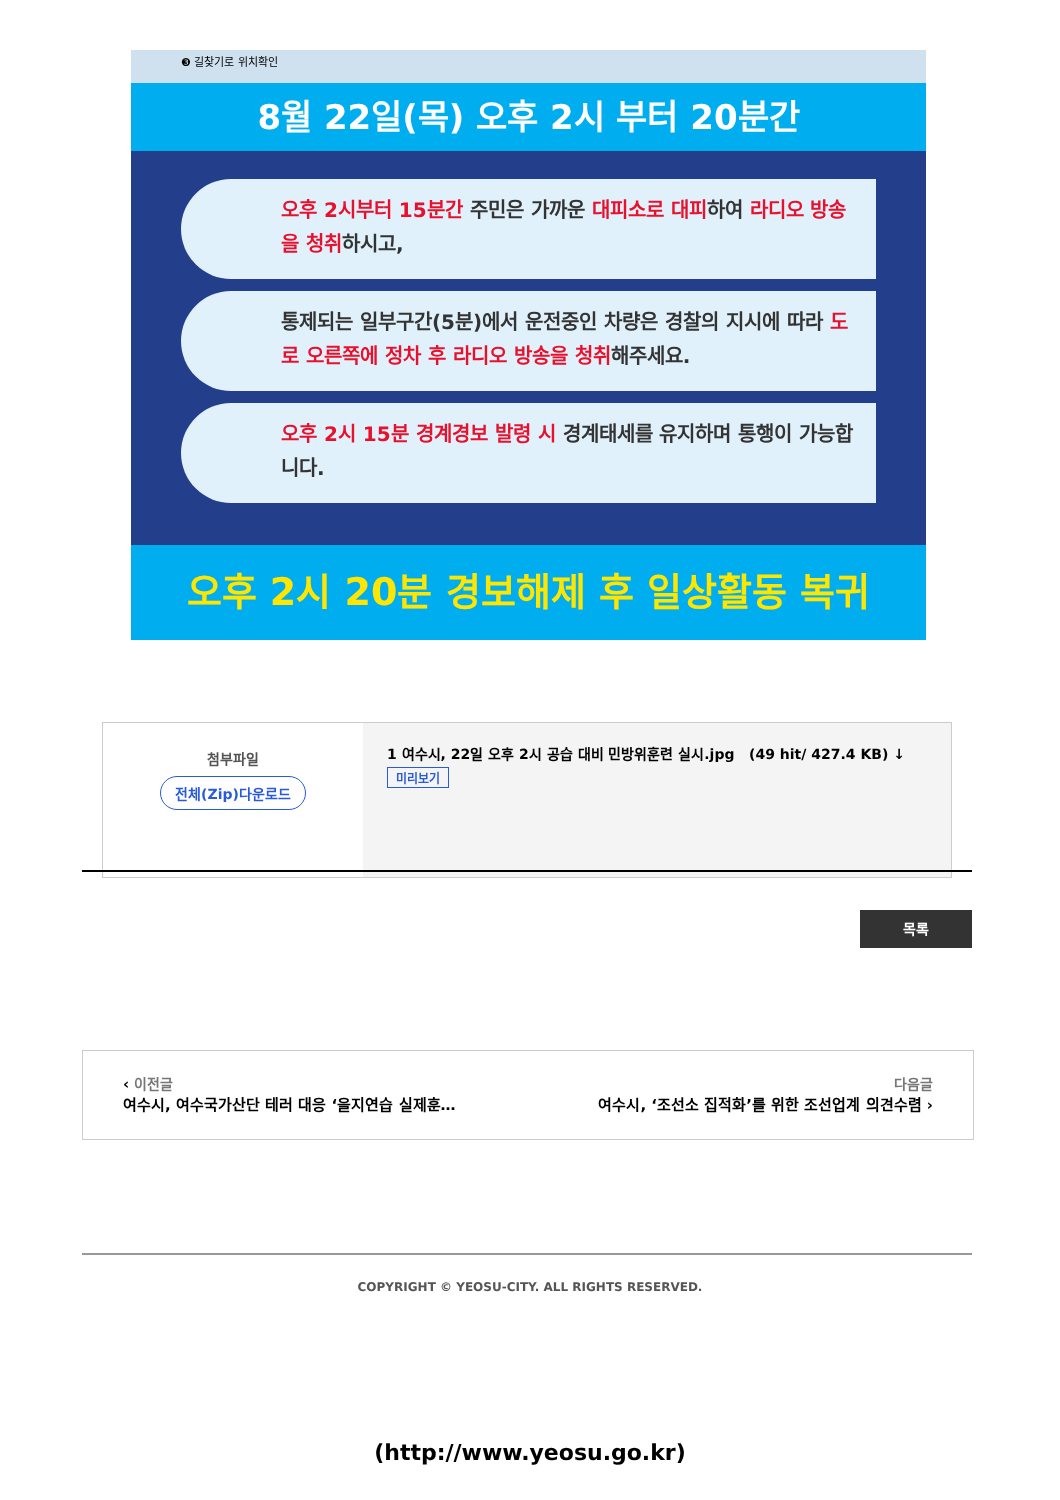❸ 길찾기로 위치확인
8월 22일(목) 오후 2시 부터 20분간
오후 2시부터 15분간 주민은 가까운 대피소로 대피하여 라디오 방송을 청취하시고,
통제되는 일부구간(5분)에서 운전중인 차량은 경찰의 지시에 따라 도로 오른쪽에 정차 후 라디오 방송을 청취해주세요.
오후 2시 15분 경계경보 발령 시 경계태세를 유지하며 통행이 가능합니다.
오후 2시 20분 경보해제 후 일상활동 복귀
| 첨부파일 전체(Zip)다운로드 | 1 여수시, 22일 오후 2시 공습 대비 민방위훈련 실시.jpg (49 hit/ 427.4 KB) ↓ 미리보기 |
목록
‹ 이전글
여수시, 여수국가산단 테러 대응 ‘을지연습 실제훈…
다음글
여수시, ‘조선소 집적화’를 위한 조선업계 의견수렴 ›
COPYRIGHT © YEOSU-CITY. ALL RIGHTS RESERVED.
(http://www.yeosu.go.kr)